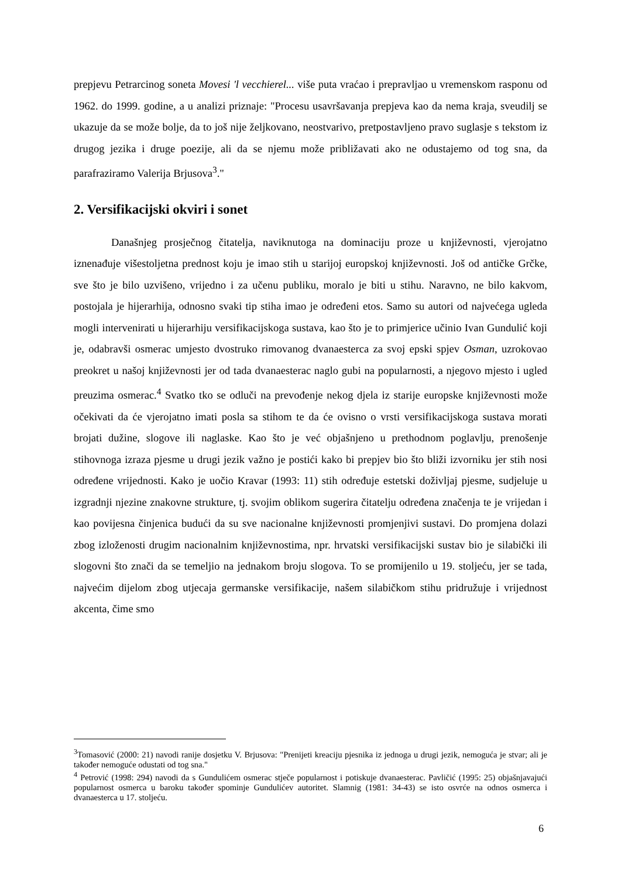prepjevu Petrarcinog soneta Movesi 'l vecchierel... više puta vraćao i prepravljao u vremenskom rasponu od 1962. do 1999. godine, a u analizi priznaje: "Procesu usavršavanja prepjeva kao da nema kraja, sveudilj se ukazuje da se može bolje, da to još nije željkovano, neostvarivo, pretpostavljeno pravo suglasje s tekstom iz drugog jezika i druge poezije, ali da se njemu može približavati ako ne odustajemo od tog sna, da parafraziramo Valerija Brjusova<sup>3</sup>."
2. Versifikacijski okviri i sonet
Današnjeg prosječnog čitatelja, naviknutoga na dominaciju proze u književnosti, vjerojatno iznenađuje višestoljetna prednost koju je imao stih u starijoj europskoj književnosti. Još od antičke Grčke, sve što je bilo uzvišeno, vrijedno i za učenu publiku, moralo je biti u stihu. Naravno, ne bilo kakvom, postojala je hijerarhija, odnosno svaki tip stiha imao je određeni etos. Samo su autori od najvećega ugleda mogli intervenirati u hijerarhiju versifikacijskoga sustava, kao što je to primjerice učinio Ivan Gundulić koji je, odabravši osmerac umjesto dvostruko rimovanog dvanaesterca za svoj epski spjev Osman, uzrokovao preokret u našoj književnosti jer od tada dvanaesterac naglo gubi na popularnosti, a njegovo mjesto i ugled preuzima osmerac.<sup>4</sup> Svatko tko se odluči na prevođenje nekog djela iz starije europske književnosti može očekivati da će vjerojatno imati posla sa stihom te da će ovisno o vrsti versifikacijskoga sustava morati brojati dužine, slogove ili naglaske. Kao što je već objašnjeno u prethodnom poglavlju, prenošenje stihovnoga izraza pjesme u drugi jezik važno je postići kako bi prepjev bio što bliži izvorniku jer stih nosi određene vrijednosti. Kako je uočio Kravar (1993: 11) stih određuje estetski doživljaj pjesme, sudjeluje u izgradnji njezine znakovne strukture, tj. svojim oblikom sugerira čitatelju određena značenja te je vrijedan i kao povijesna činjenica budući da su sve nacionalne književnosti promjenjivi sustavi. Do promjena dolazi zbog izloženosti drugim nacionalnim književnostima, npr. hrvatski versifikacijski sustav bio je silabički ili slogovni što znači da se temeljio na jednakom broju slogova. To se promijenilo u 19. stoljeću, jer se tada, najvećim dijelom zbog utjecaja germanske versifikacije, našem silabičkom stihu pridružuje i vrijednost akcenta, čime smo
<sup>3</sup> Tomasović (2000: 21) navodi ranije dosjetku V. Brjusova: "Prenijeti kreaciju pjesnika iz jednoga u drugi jezik, nemoguća je stvar; ali je također nemoguće odustati od tog sna."
<sup>4</sup> Petrović (1998: 294) navodi da s Gundulićem osmerac stječe popularnost i potiskuje dvanaesterac. Pavličić (1995: 25) objašnjavajući popularnost osmerca u baroku također spominje Gundulićev autoritet. Slamnig (1981: 34-43) se isto osvrće na odnos osmerca i dvanaesterca u 17. stoljeću.
6